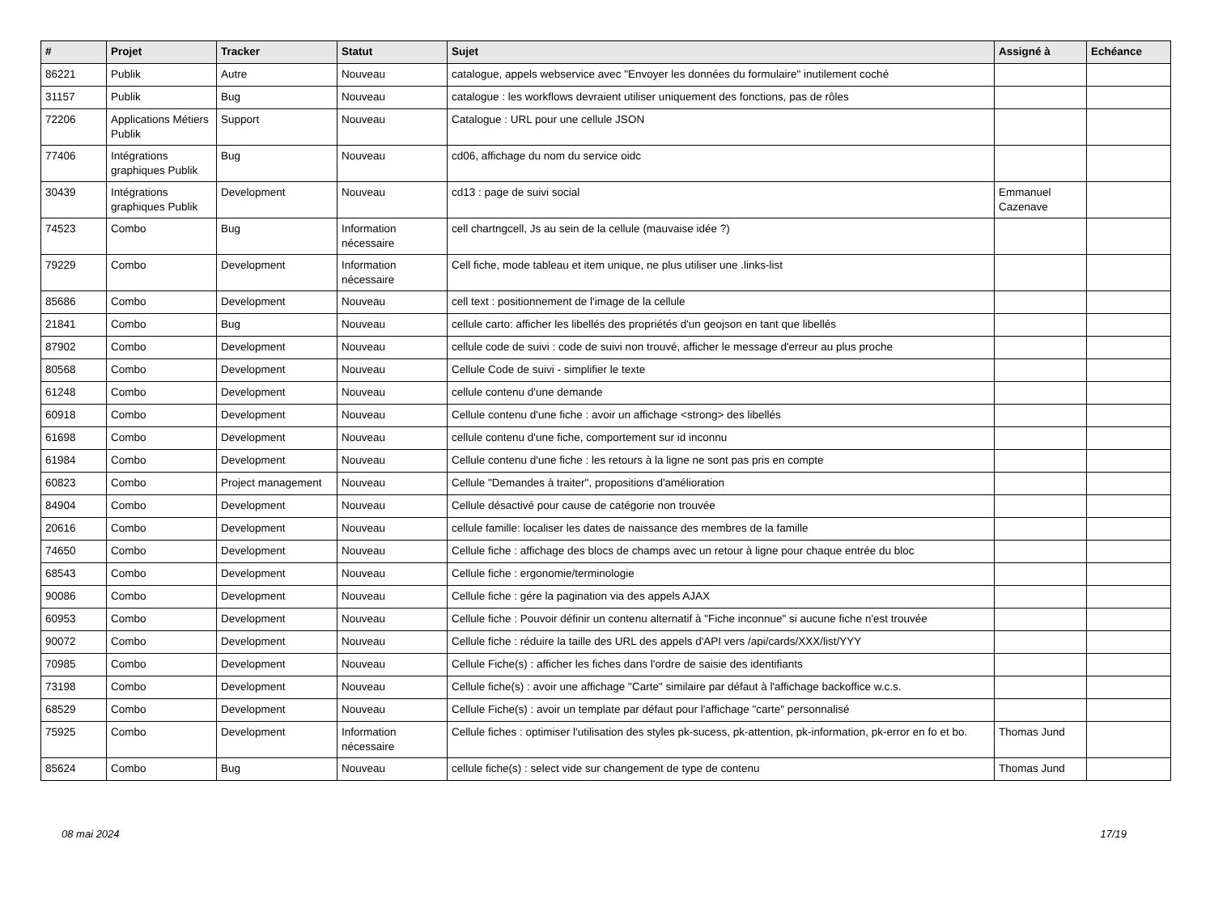| # | Projet | Tracker | Statut | Sujet | Assigné à | Echéance |
| --- | --- | --- | --- | --- | --- | --- |
| 86221 | Publik | Autre | Nouveau | catalogue, appels webservice avec "Envoyer les données du formulaire" inutilement coché | | |
| 31157 | Publik | Bug | Nouveau | catalogue : les workflows devraient utiliser uniquement des fonctions, pas de rôles | | |
| 72206 | Applications Métiers Publik | Support | Nouveau | Catalogue : URL pour une cellule JSON | | |
| 77406 | Intégrations graphiques Publik | Bug | Nouveau | cd06, affichage du nom du service oidc | | |
| 30439 | Intégrations graphiques Publik | Development | Nouveau | cd13 : page de suivi social | Emmanuel Cazenave | |
| 74523 | Combo | Bug | Information nécessaire | cell chartngcell, Js au sein de la cellule (mauvaise idée ?) | | |
| 79229 | Combo | Development | Information nécessaire | Cell fiche, mode tableau et item unique, ne plus utiliser une .links-list | | |
| 85686 | Combo | Development | Nouveau | cell text : positionnement de l'image de la cellule | | |
| 21841 | Combo | Bug | Nouveau | cellule carto: afficher les libellés des propriétés d'un geojson en tant que libellés | | |
| 87902 | Combo | Development | Nouveau | cellule code de suivi : code de suivi non trouvé, afficher le message d'erreur au plus proche | | |
| 80568 | Combo | Development | Nouveau | Cellule Code de suivi - simplifier le texte | | |
| 61248 | Combo | Development | Nouveau | cellule contenu d'une demande | | |
| 60918 | Combo | Development | Nouveau | Cellule contenu d'une fiche : avoir un affichage <strong> des libellés | | |
| 61698 | Combo | Development | Nouveau | cellule contenu d'une fiche, comportement sur id inconnu | | |
| 61984 | Combo | Development | Nouveau | Cellule contenu d'une fiche : les retours à la ligne ne sont pas pris en compte | | |
| 60823 | Combo | Project management | Nouveau | Cellule "Demandes à traiter", propositions d'amélioration | | |
| 84904 | Combo | Development | Nouveau | Cellule désactivé pour cause de catégorie non trouvée | | |
| 20616 | Combo | Development | Nouveau | cellule famille: localiser les dates de naissance des membres de la famille | | |
| 74650 | Combo | Development | Nouveau | Cellule fiche : affichage des blocs de champs avec un retour à ligne pour chaque entrée du bloc | | |
| 68543 | Combo | Development | Nouveau | Cellule fiche : ergonomie/terminologie | | |
| 90086 | Combo | Development | Nouveau | Cellule fiche : gére la pagination via des appels AJAX | | |
| 60953 | Combo | Development | Nouveau | Cellule fiche : Pouvoir définir un contenu alternatif à "Fiche inconnue" si aucune fiche n'est trouvée | | |
| 90072 | Combo | Development | Nouveau | Cellule fiche : réduire la taille des URL des appels d'API vers /api/cards/XXX/list/YYY | | |
| 70985 | Combo | Development | Nouveau | Cellule Fiche(s) : afficher les fiches dans l'ordre de saisie des identifiants | | |
| 73198 | Combo | Development | Nouveau | Cellule fiche(s) : avoir une affichage "Carte" similaire par défaut à l'affichage backoffice w.c.s. | | |
| 68529 | Combo | Development | Nouveau | Cellule Fiche(s) : avoir un template par défaut pour l'affichage "carte" personnalisé | | |
| 75925 | Combo | Development | Information nécessaire | Cellule fiches : optimiser l'utilisation des styles pk-sucess, pk-attention, pk-information, pk-error en fo et bo. | Thomas Jund | |
| 85624 | Combo | Bug | Nouveau | cellule fiche(s) : select vide sur changement de type de contenu | Thomas Jund | |
08 mai 2024 17/19